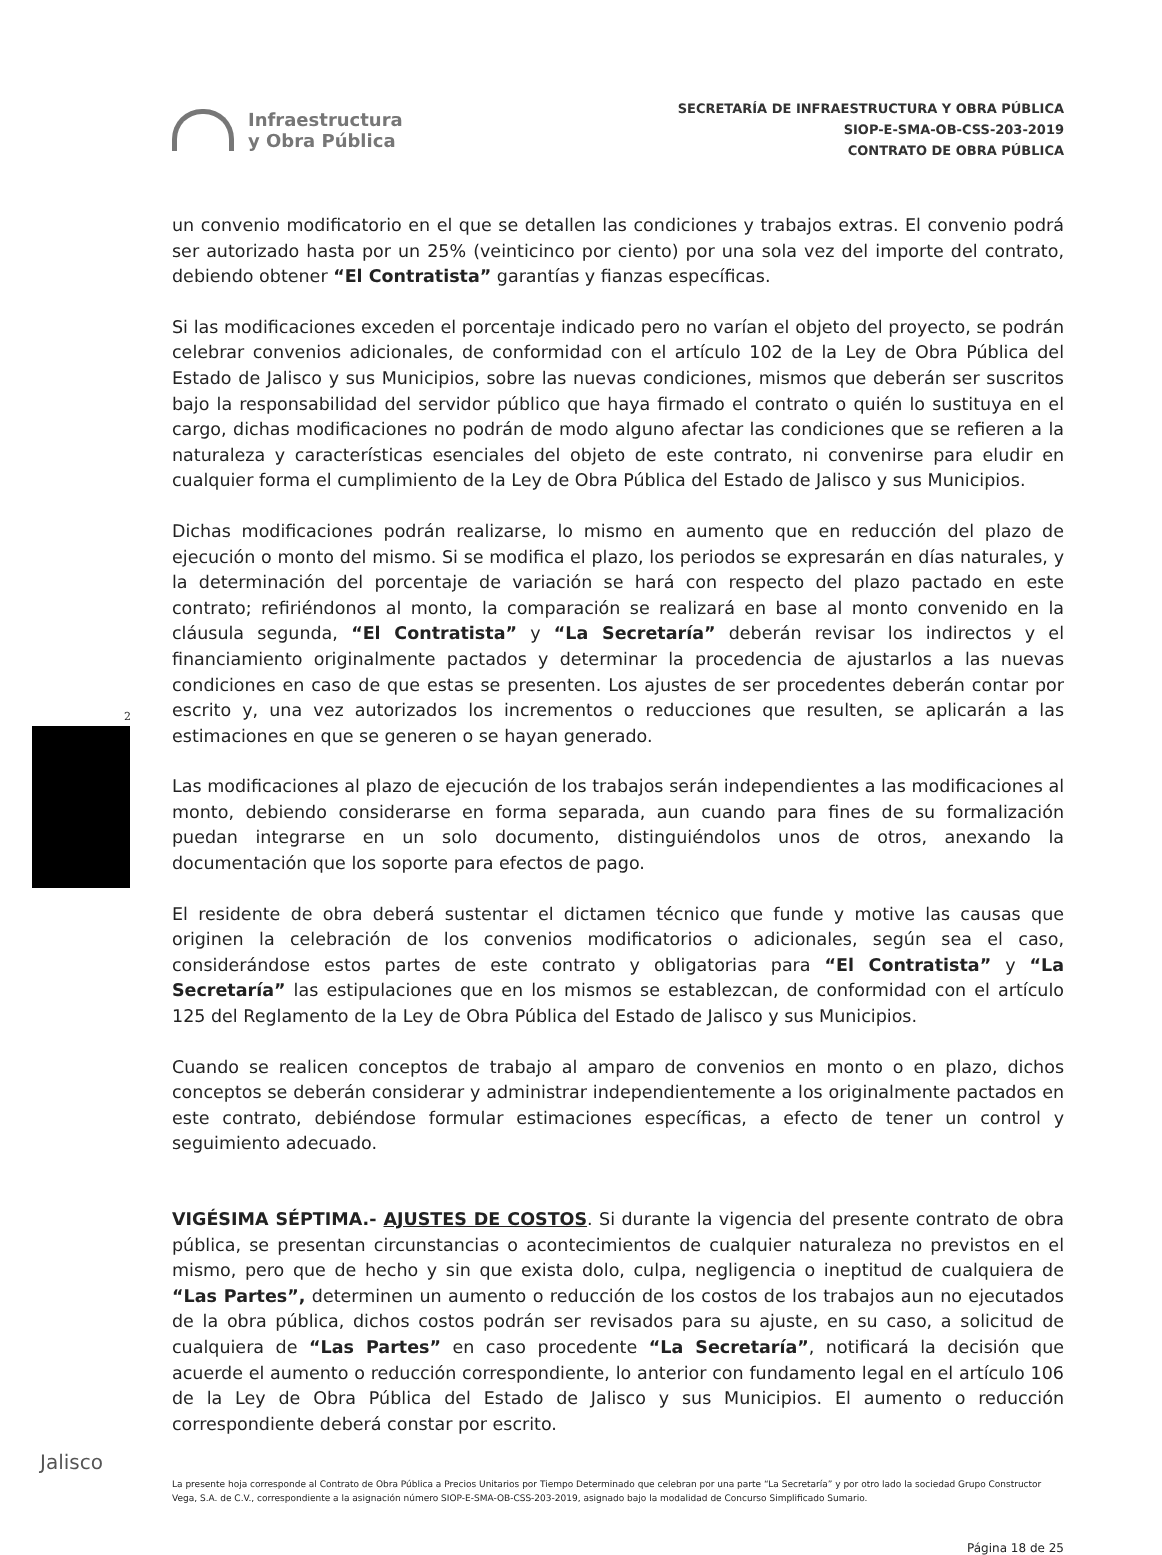Infraestructura
y Obra Pública
SECRETARÍA DE INFRAESTRUCTURA Y OBRA PÚBLICA
SIOP-E-SMA-OB-CSS-203-2019
CONTRATO DE OBRA PÚBLICA
un convenio modificatorio en el que se detallen las condiciones y trabajos extras. El convenio podrá ser autorizado hasta por un 25% (veinticinco por ciento) por una sola vez del importe del contrato, debiendo obtener “El Contratista” garantías y fianzas específicas.
Si las modificaciones exceden el porcentaje indicado pero no varían el objeto del proyecto, se podrán celebrar convenios adicionales, de conformidad con el artículo 102 de la Ley de Obra Pública del Estado de Jalisco y sus Municipios, sobre las nuevas condiciones, mismos que deberán ser suscritos bajo la responsabilidad del servidor público que haya firmado el contrato o quién lo sustituya en el cargo, dichas modificaciones no podrán de modo alguno afectar las condiciones que se refieren a la naturaleza y características esenciales del objeto de este contrato, ni convenirse para eludir en cualquier forma el cumplimiento de la Ley de Obra Pública del Estado de Jalisco y sus Municipios.
Dichas modificaciones podrán realizarse, lo mismo en aumento que en reducción del plazo de ejecución o monto del mismo. Si se modifica el plazo, los periodos se expresarán en días naturales, y la determinación del porcentaje de variación se hará con respecto del plazo pactado en este contrato; refiriéndonos al monto, la comparación se realizará en base al monto convenido en la cláusula segunda, “El Contratista” y “La Secretaría” deberán revisar los indirectos y el financiamiento originalmente pactados y determinar la procedencia de ajustarlos a las nuevas condiciones en caso de que estas se presenten. Los ajustes de ser procedentes deberán contar por escrito y, una vez autorizados los incrementos o reducciones que resulten, se aplicarán a las estimaciones en que se generen o se hayan generado.
Las modificaciones al plazo de ejecución de los trabajos serán independientes a las modificaciones al monto, debiendo considerarse en forma separada, aun cuando para fines de su formalización puedan integrarse en un solo documento, distinguiéndolos unos de otros, anexando la documentación que los soporte para efectos de pago.
El residente de obra deberá sustentar el dictamen técnico que funde y motive las causas que originen la celebración de los convenios modificatorios o adicionales, según sea el caso, considerándose estos partes de este contrato y obligatorias para “El Contratista” y “La Secretaría” las estipulaciones que en los mismos se establezcan, de conformidad con el artículo 125 del Reglamento de la Ley de Obra Pública del Estado de Jalisco y sus Municipios.
Cuando se realicen conceptos de trabajo al amparo de convenios en monto o en plazo, dichos conceptos se deberán considerar y administrar independientemente a los originalmente pactados en este contrato, debiéndose formular estimaciones específicas, a efecto de tener un control y seguimiento adecuado.
VIGÉSIMA SÉPTIMA.- AJUSTES DE COSTOS. Si durante la vigencia del presente contrato de obra pública, se presentan circunstancias o acontecimientos de cualquier naturaleza no previstos en el mismo, pero que de hecho y sin que exista dolo, culpa, negligencia o ineptitud de cualquiera de “Las Partes”, determinen un aumento o reducción de los costos de los trabajos aun no ejecutados de la obra pública, dichos costos podrán ser revisados para su ajuste, en su caso, a solicitud de cualquiera de “Las Partes” en caso procedente “La Secretaría”, notificará la decisión que acuerde el aumento o reducción correspondiente, lo anterior con fundamento legal en el artículo 106 de la Ley de Obra Pública del Estado de Jalisco y sus Municipios. El aumento o reducción correspondiente deberá constar por escrito.
2
La presente hoja corresponde al Contrato de Obra Pública a Precios Unitarios por Tiempo Determinado que celebran por una parte “La Secretaría” y por otro lado la sociedad Grupo Constructor Vega, S.A. de C.V., correspondiente a la asignación número SIOP-E-SMA-OB-CSS-203-2019, asignado bajo la modalidad de Concurso Simplificado Sumario.
Página 18 de 25
Jalisco